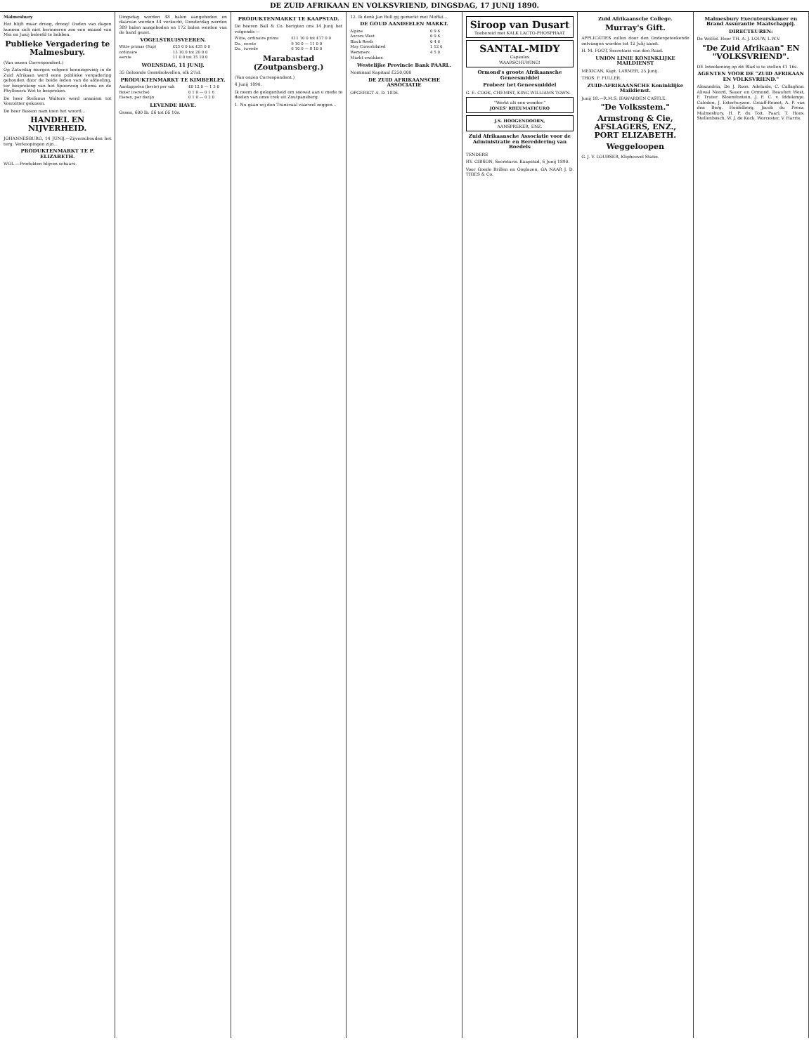DE ZUID AFRIKAAN EN VOLKSVRIEND, DINGSDAG, 17 JUNIJ 1890.
Malmesbury
Het blijft maar droog, droog! Ouden van dagen kunnen zich niet herinneren zoo een maand van Mei en Junij beleefd te hebben.
Publieke Vergadering te Malmesbury.
(Van onzen Correspondent.)
Op Zaturdag morgen volgens kennisgeving in de Zuid Afrikaan werd eene publieke vergadering gehouden door de beide leden van de afdeeling, ter bespreking van het Spoorweg schema en de Phylloxera Wet te bespreken.
De heer Stefanus Walters werd unaniem tot Voorzitter gekozen.
De heer Basson nam toen het woord...
HANDEL EN NIJVERHEID.
JOHANNESBURG, 14 JUNIJ.—Zijverschouden het terg. Verkoopingen zijn...
PRODUKTENMARKT TE P. ELIZABETH.
WOL.—Produkten blijven schaars.
Dingsdag werden 48 balen aangeboden en daarvan werden 44 verkocht, Donderdag werden 389 balen aangeboden en 172 balen werden van de hand gezet.
VOGELSTRUISVEEREN.
| Witte primas (Sup) | £25 0 0 tot £35 0 0 |
| ordinaire | 13 10 0 tot 20 0 0 |
| eerste | 11 0 0 tot 15 10 0 |
WOENSDAG, 11 JUNIJ.
35 Geloonde Gemsbokvellen, elk 2½d.
PRODUKTENMARKT TE KIMBERLEY.
| Aardappelen (beste) per sak | £0 12 0 — 1 3 0 |
| Boter (versche) | 0 1 0 — 0 1 6 |
| Eieren, per dozijn | 0 1 0 — 0 2 0 |
LEVENDE HAVE.
Ossen, 600 lb. £6 tot £6 10s.
PRODUKTENMARKT TE KAAPSTAD.
De heeren Ball & Co. berigten ons 14 Junij het volgende:—
| Witte, ordinaire prima | £11 10 0 tot £17 0 0 |
| Do., eerste | 9 10 0 — 11 0 0 |
| Do., tweede | 6 10 0 — 8 10 0 |
Marabastad (Zoutpansberg.)
(Van onzen Correspondent.)
4 Junij 1890.
Ik neem de gelegenheid om soowat aan u mede te deelen van onze trek uit Zoutpansberg.
1. Nu gaan wij den Transvaal vaarwel zeggen...
12. Ik denk Jan Bull gij gemerkt met Moffat...
DE GOUD AANDEELEN MARKT.
| Alpine | 0 9 6 |
| Aurora West | 0 9 6 |
| Black Reefs | 0 4 6 |
| May Consolidated | 1 12 6 |
| Wemmers | 4 5 0 |
Markt zwakker.
Westelijke Provincie Bank PAARL.
Nominaal Kapitaal £250,000
DE ZUID AFRIKAANSCHE ASSOCIATIE
OPGERIGT A. D. 1836.
Siroop van Dusart
Toebereid met KALK LACTO-PHOSPHAAT
SANTAL-MIDY
Capsules
WAARSCHUWING!
Ormond's groote Afrikaansche Geneesmiddel
Probeer het Geneesmiddel
G. E. COOK, CHEMIST, KING WILLIAMS TOWN.
"Werkt als een wonder."
JONES' RHEUMATICURO
J.S. HOOGENDOORN,
AANSPREKER, ENZ.
Zuid Afrikaansche Associatie voor de Administratie en Bereddering van Boedels
TENDERS
HY. GIBSON, Secretaris. Kaapstad, 6 Junij 1890.
Voor Goede Brillen en Ooglazen, GA NAAR J. D. THIES & Co.
Zuid Afrikaansche College.
Murray's Gift.
APPLICATIES zullen door den Ondergeteekende ontvangen worden tot 12 Julij aanst.
H. M. FOOT, Secretaris van den Raad.
UNION LINIE KONINKLIJKE MAILDIENST
MEXICAN, Kapt. LARMER, 25 Junij.
THOS. F. FULLER.
ZUID-AFRIKAANSCHE Koninklijke Maildienst.
Junij 18.—R.M.S. HAWARDEN CASTLE.
"De Volksstem."
Armstrong & Cie, AFSLAGERS, ENZ., PORT ELIZABETH.
Weggeloopen
G. J. V. LOUBSER, Klipheuvel Statie.
Malmesbury Executeurskamer en Brand Assurantie Maatschappij.
DIRECTEUREN:
De WelEd. Heer TH. A. J. LOUW, L.W.V.
"De Zuid Afrikaan" EN "VOLKSVRIEND".
DE Inteekening op dit Blad is te stellen £1 16s.
AGENTEN VOOR DE "ZUID AFRIKAAN EN VOLKSVRIEND."
Alexandria, De J. Roos. Adelaide, C. Callaghan. Aliwal Noord, Sauer en Ormond. Beaufort West, F. Truter. Bloemfontein, J. F. C. v. Iddekinge. Caledon, J. Esterhuyzen. Graaff-Reinet, A. P. van den Berg. Heidelberg, Jacob du Preez. Malmesbury, H. P. du Toit. Paarl, T. Hoos. Stellenbosch, W. J. de Kock. Worcester, V. Harris.